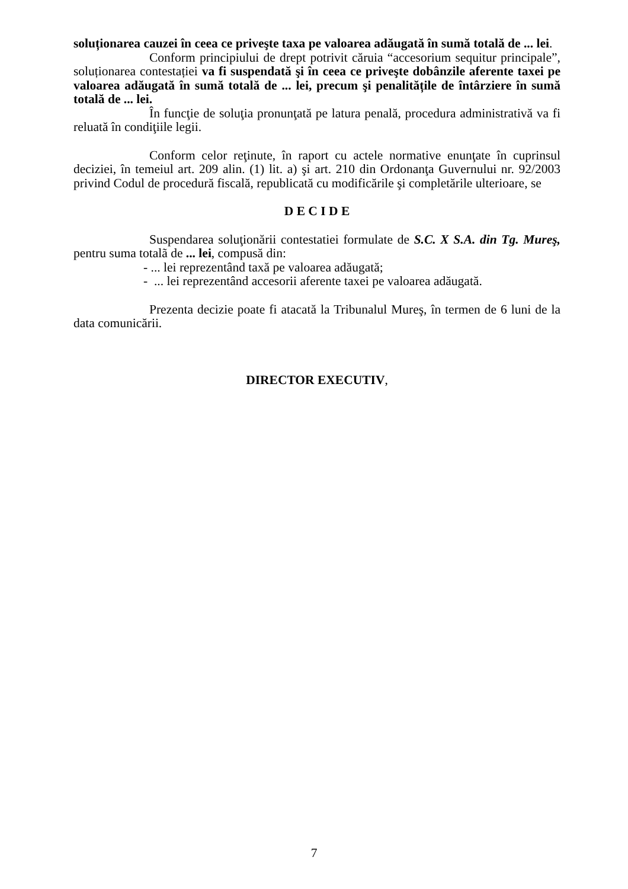soluționarea cauzei în ceea ce priveşte taxa pe valoarea adăugată în sumă totală de ... lei.
Conform principiului de drept potrivit căruia “accesorium sequitur principale”, soluționarea contestației va fi suspendată şi în ceea ce priveşte dobânzile aferente taxei pe valoarea adăugată în sumă totală de ... lei, precum şi penalitățile de întârziere în sumă totală de ... lei.
În funcţie de soluţia pronunţată pe latura penală, procedura administrativă va fi reluată în condiţiile legii.
Conform celor reţinute, în raport cu actele normative enunţate în cuprinsul deciziei, în temeiul art. 209 alin. (1) lit. a) şi art. 210 din Ordonanţa Guvernului nr. 92/2003 privind Codul de procedură fiscală, republicată cu modificările şi completările ulterioare, se
D E C I D E
Suspendarea soluţionării contestatiei formulate de S.C. X S.A. din Tg. Mureş, pentru suma totalã de ... lei, compusă din:
- ... lei reprezentând taxă pe valoarea adăugată;
- ... lei reprezentând accesorii aferente taxei pe valoarea adăugată.
Prezenta decizie poate fi atacată la Tribunalul Mureş, în termen de 6 luni de la data comunicării.
DIRECTOR EXECUTIV,
7